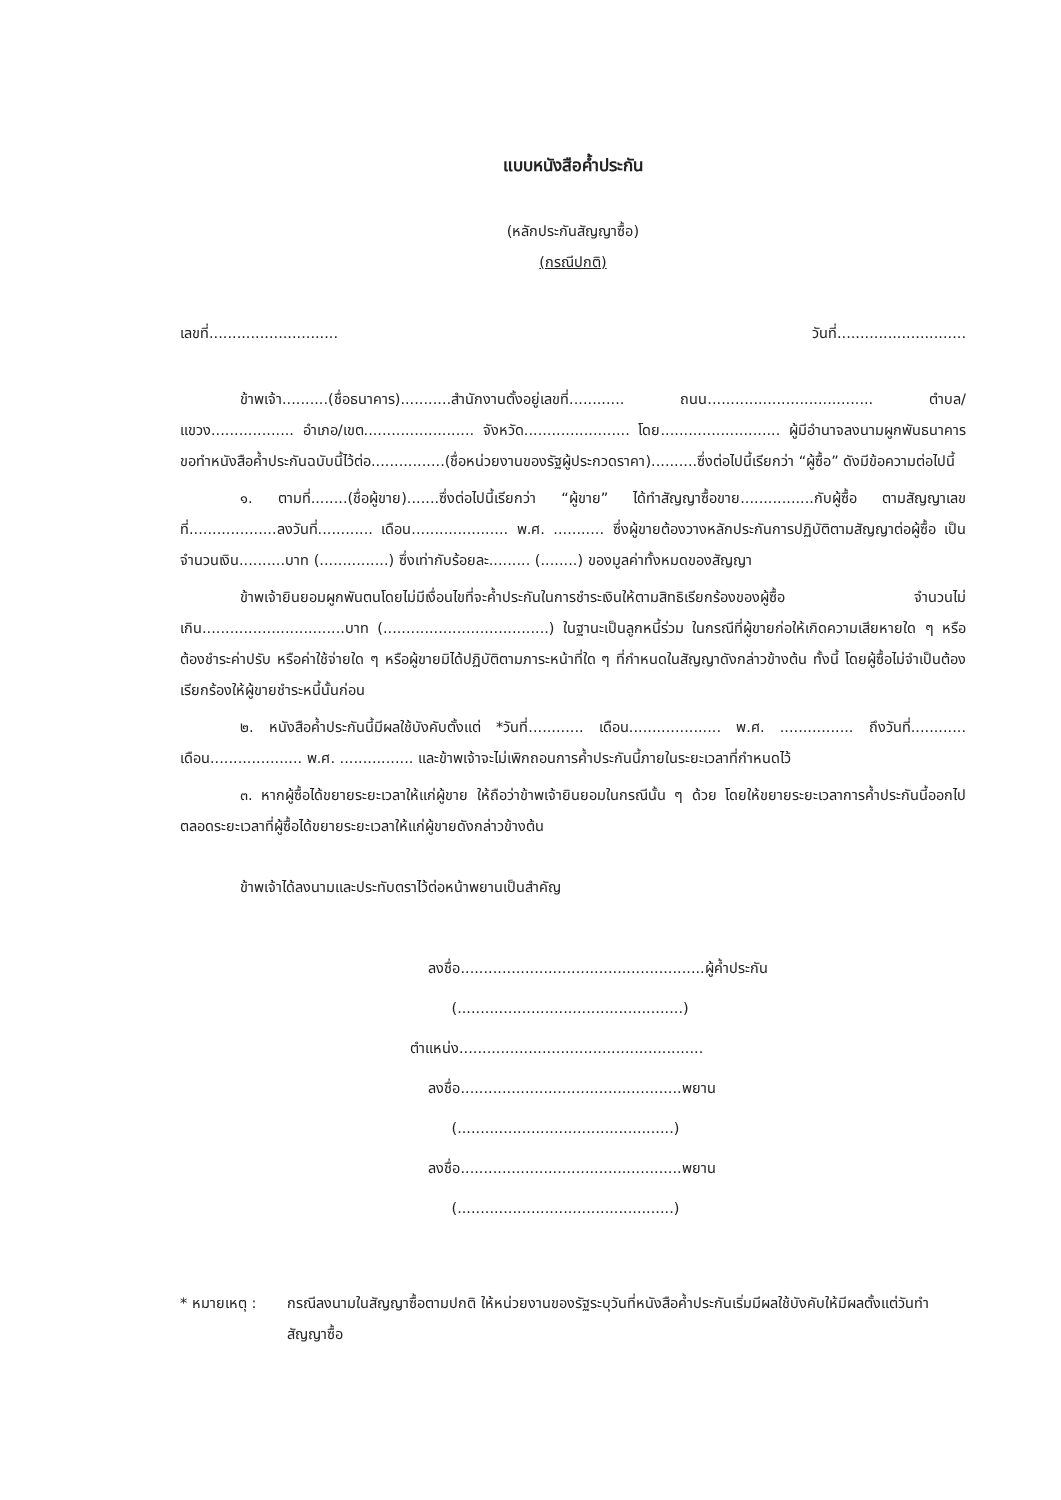แบบหนังสือค้ำประกัน
(หลักประกันสัญญาซื้อ)
(กรณีปกติ)
เลขที่............................ วันที่............................
ข้าพเจ้า..........(ชื่อธนาคาร)...........สำนักงานตั้งอยู่เลขที่............ ถนน.................................... ตำบล/แขวง.................. อำเภอ/เขต........................ จังหวัด....................... โดย.......................... ผู้มีอำนาจลงนามผูกพันธนาคาร ขอทำหนังสือค้ำประกันฉบับนี้ไว้ต่อ................(ชื่อหน่วยงานของรัฐผู้ประกวดราคา)..........ซึ่งต่อไปนี้เรียกว่า “ผู้ซื้อ” ดังมีข้อความต่อไปนี้
๑. ตามที่........(ชื่อผู้ขาย).......ซึ่งต่อไปนี้เรียกว่า “ผู้ขาย” ได้ทำสัญญาซื้อขาย................กับผู้ซื้อ ตามสัญญาเลขที่...................ลงวันที่............ เดือน..................... พ.ศ. ........... ซึ่งผู้ขายต้องวางหลักประกันการปฏิบัติตามสัญญาต่อผู้ซื้อ เป็นจำนวนเงิน..........บาท (...............) ซึ่งเท่ากับร้อยละ......... (........) ของมูลค่าทั้งหมดของสัญญา
ข้าพเจ้ายินยอมผูกพันตนโดยไม่มีเงื่อนไขที่จะค้ำประกันในการชำระเงินให้ตามสิทธิเรียกร้องของผู้ซื้อ จำนวนไม่เกิน...............................บาท (....................................) ในฐานะเป็นลูกหนี้ร่วม ในกรณีที่ผู้ขายก่อให้เกิดความเสียหายใด ๆ หรือต้องชำระค่าปรับ หรือค่าใช้จ่ายใด ๆ หรือผู้ขายมิได้ปฏิบัติตามภาระหน้าที่ใด ๆ ที่กำหนดในสัญญาดังกล่าวข้างต้น ทั้งนี้ โดยผู้ซื้อไม่จำเป็นต้องเรียกร้องให้ผู้ขายชำระหนี้นั้นก่อน
๒. หนังสือค้ำประกันนี้มีผลใช้บังคับตั้งแต่ *วันที่............ เดือน.................... พ.ศ. ................ ถึงวันที่............ เดือน.................... พ.ศ. ................ และข้าพเจ้าจะไม่เพิกถอนการค้ำประกันนี้ภายในระยะเวลาที่กำหนดไว้
๓. หากผู้ซื้อได้ขยายระยะเวลาให้แก่ผู้ขาย ให้ถือว่าข้าพเจ้ายินยอมในกรณีนั้น ๆ ด้วย โดยให้ขยายระยะเวลาการค้ำประกันนี้ออกไปตลอดระยะเวลาที่ผู้ซื้อได้ขยายระยะเวลาให้แก่ผู้ขายดังกล่าวข้างต้น
ข้าพเจ้าได้ลงนามและประทับตราไว้ต่อหน้าพยานเป็นสำคัญ
ลงชื่อ.....................................................ผู้ค้ำประกัน
(.................................................)
ตำแหน่ง.....................................................
ลงชื่อ................................................พยาน
(...............................................)
ลงชื่อ................................................พยาน
(...............................................)
* หมายเหตุ : กรณีลงนามในสัญญาซื้อตามปกติ ให้หน่วยงานของรัฐระบุวันที่หนังสือค้ำประกันเริ่มมีผลใช้บังคับให้มีผลตั้งแต่วันทำสัญญาซื้อ